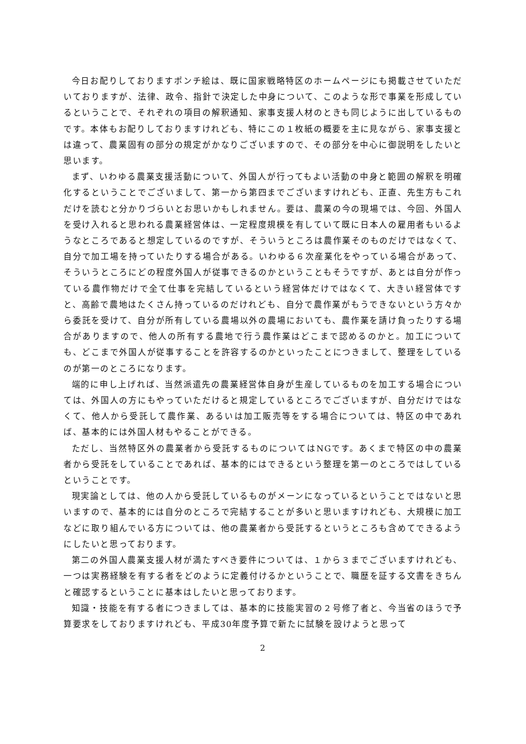今日お配りしておりますポンチ絵は、既に国家戦略特区のホームページにも掲載させていただいておりますが、法律、政令、指針で決定した中身について、このような形で事業を形成しているということで、それぞれの項目の解釈通知、家事支援人材のときも同じように出しているものです。本体もお配りしておりますけれども、特にこの１枚紙の概要を主に見ながら、家事支援とは違って、農業固有の部分の規定がかなりございますので、その部分を中心に御説明をしたいと思います。
まず、いわゆる農業支援活動について、外国人が行ってもよい活動の中身と範囲の解釈を明確化するということでございまして、第一から第四までございますけれども、正直、先生方もこれだけを読むと分かりづらいとお思いかもしれません。要は、農業の今の現場では、今回、外国人を受け入れると思われる農業経営体は、一定程度規模を有していて既に日本人の雇用者もいるようなところであると想定しているのですが、そういうところは農作業そのものだけではなくて、自分で加工場を持っていたりする場合がある。いわゆる６次産業化をやっている場合があって、そういうところにどの程度外国人が従事できるのかということもそうですが、あとは自分が作っている農作物だけで全て仕事を完結しているという経営体だけではなくて、大きい経営体ですと、高齢で農地はたくさん持っているのだけれども、自分で農作業がもうできないという方々から委託を受けて、自分が所有している農場以外の農場においても、農作業を請け負ったりする場合がありますので、他人の所有する農地で行う農作業はどこまで認めるのかと。加工についても、どこまで外国人が従事することを許容するのかといったことにつきまして、整理をしているのが第一のところになります。
端的に申し上げれば、当然派遣先の農業経営体自身が生産しているものを加工する場合については、外国人の方にもやっていただけると規定しているところでございますが、自分だけではなくて、他人から受託して農作業、あるいは加工販売等をする場合については、特区の中であれば、基本的には外国人材もやることができる。
ただし、当然特区外の農業者から受託するものについてはNGです。あくまで特区の中の農業者から受託をしていることであれば、基本的にはできるという整理を第一のところではしているということです。
現実論としては、他の人から受託しているものがメーンになっているということではないと思いますので、基本的には自分のところで完結することが多いと思いますけれども、大規模に加工などに取り組んでいる方については、他の農業者から受託するというところも含めてできるようにしたいと思っております。
第二の外国人農業支援人材が満たすべき要件については、１から３までございますけれども、一つは実務経験を有する者をどのように定義付けるかということで、職歴を証する文書をきちんと確認するということに基本はしたいと思っております。
知識・技能を有する者につきましては、基本的に技能実習の２号修了者と、今当省のほうで予算要求をしておりますけれども、平成30年度予算で新たに試験を設けようと思って
2